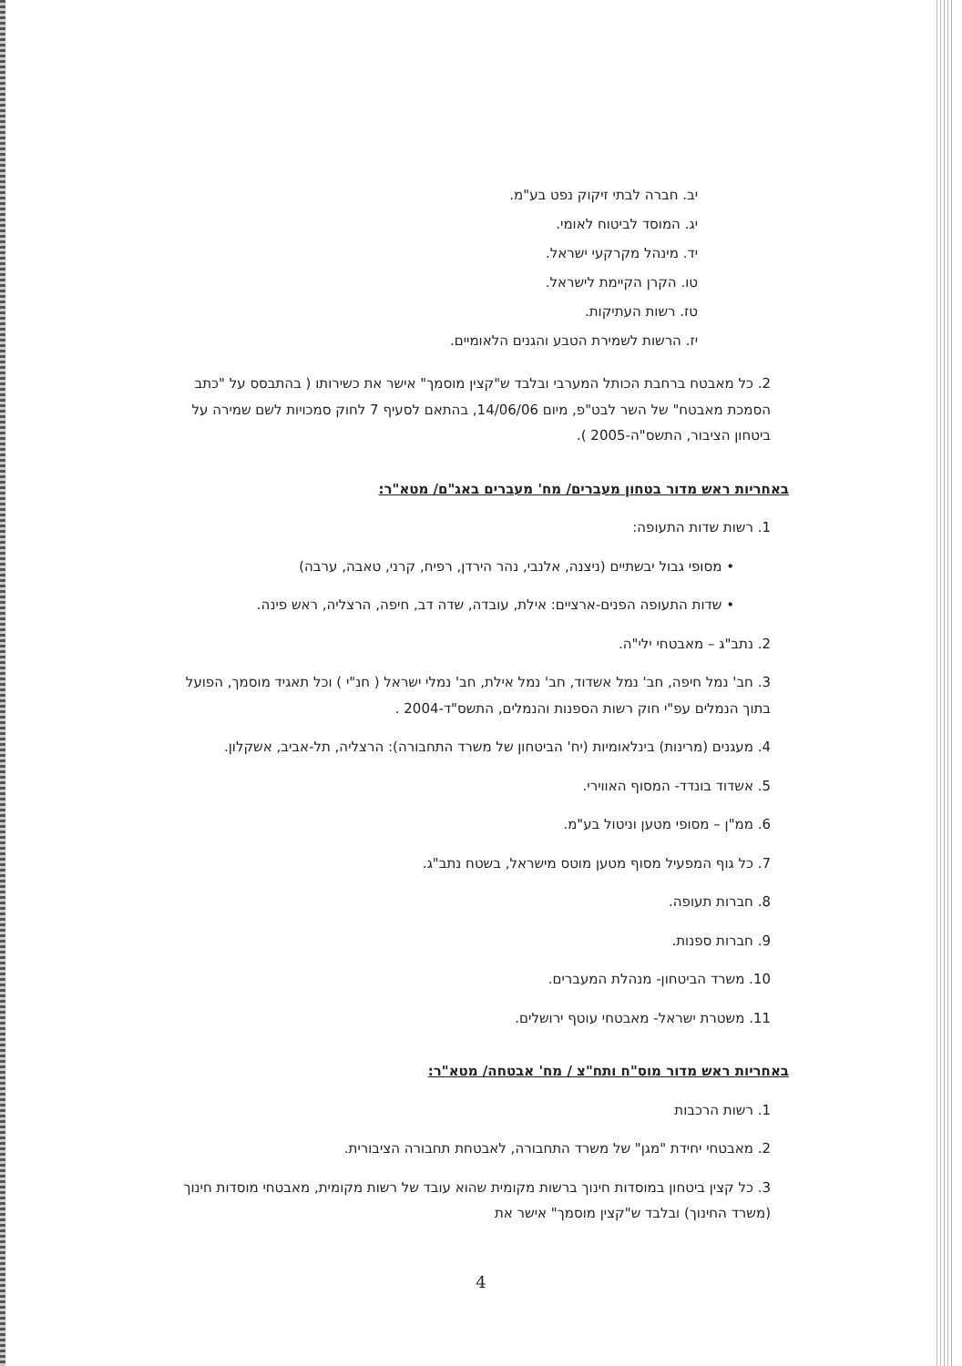יב. חברה לבתי זיקוק נפט בע"מ.
יג. המוסד לביטוח לאומי.
יד. מינהל מקרקעי ישראל.
טו. הקרן הקיימת לישראל.
טז. רשות העתיקות.
יז. הרשות לשמירת הטבע והגנים הלאומיים.
2. כל מאבטח ברחבת הכותל המערבי ובלבד ש"קצין מוסמך" אישר את כשירותו ( בהתבסס על "כתב הסמכת מאבטח" של השר לבט"פ, מיום 14/06/06, בהתאם לסעיף 7 לחוק סמכויות לשם שמירה על ביטחון הציבור, התשס"ה-2005 ).
באחריות ראש מדור בטחון מעברים/ מח' מעברים באג"ם/ מטא"ר:
1. רשות שדות התעופה:
• מסופי גבול יבשתיים (ניצנה, אלנבי, נהר הירדן, רפיח, קרני, טאבה, ערבה)
• שדות התעופה הפנים-ארציים: אילת, עובדה, שדה דב, חיפה, הרצליה, ראש פינה.
2. נתב"ג – מאבטחי ילי"ה.
3. חב' נמל חיפה, חב' נמל אשדוד, חב' נמל אילת, חב' נמלי ישראל ( חנ"י ) וכל תאגיד מוסמך, הפועל בתוך הנמלים עפ"י חוק רשות הספנות והנמלים, התשס"ד-2004 .
4. מעגנים (מרינות) בינלאומיות (יח' הביטחון של משרד התחבורה): הרצליה, תל-אביב, אשקלון.
5. אשדוד בונדד- המסוף האווירי.
6. ממ"ן – מסופי מטען וניטול בע"מ.
7. כל גוף המפעיל מסוף מטען מוטס מישראל, בשטח נתב"ג.
8. חברות תעופה.
9. חברות ספנות.
10. משרד הביטחון- מנהלת המעברים.
11. משטרת ישראל- מאבטחי עוטף ירושלים.
באחריות ראש מדור מוס"ח ותח"צ / מח' אבטחה/ מטא"ר:
1. רשות הרכבות
2. מאבטחי יחידת "מגן" של משרד התחבורה, לאבטחת תחבורה הציבורית.
3. כל קצין ביטחון במוסדות חינוך ברשות מקומית שהוא עובד של רשות מקומית, מאבטחי מוסדות חינוך (משרד החינוך) ובלבד ש"קצין מוסמך" אישר את
4